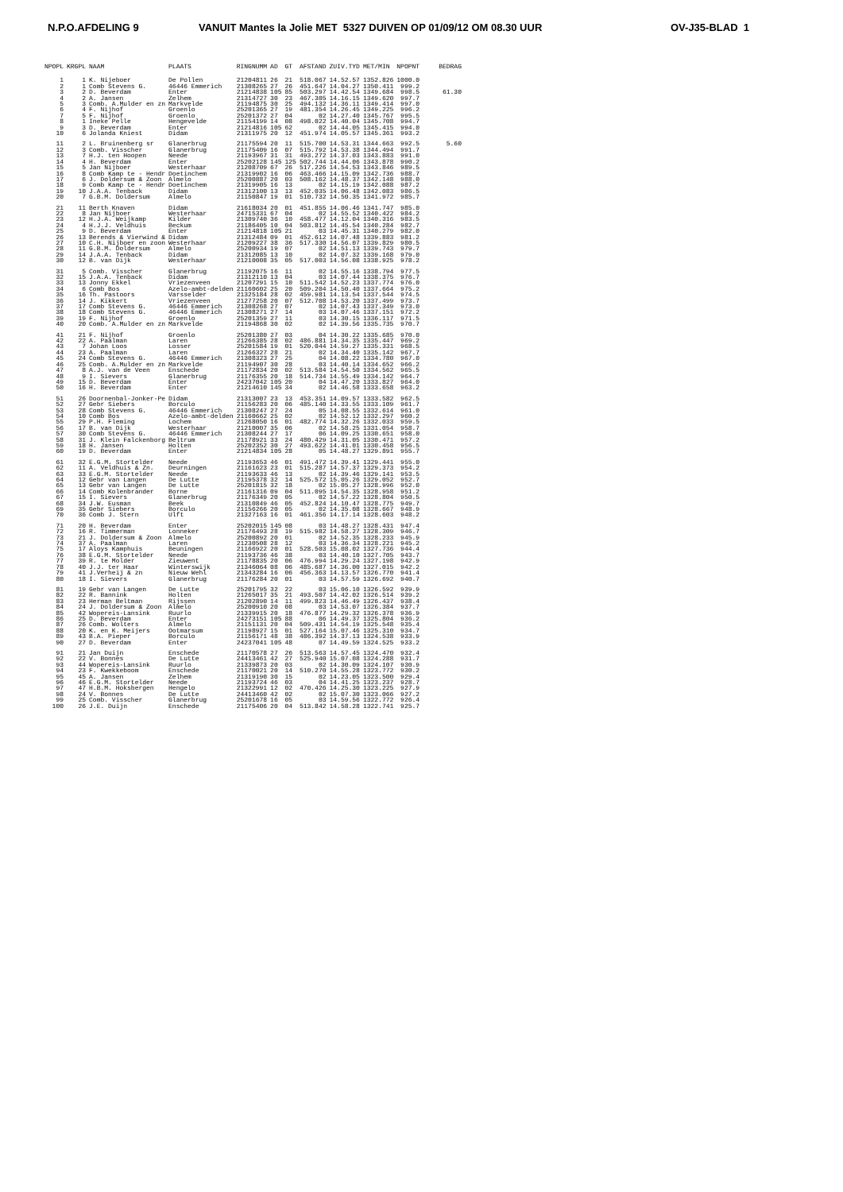N.P.O.AFDELING 9 VANUIT Mantes la Jolie MET 5327 DUIVEN OP 01/09/12 OM 08.30 UUR OV-J35-BLAD 1
| NPOPL | KRGPL | NAAM | PLAATS | RINGNUMM | AD | GT | AFSTAND | ZUIV.TYD | MET/MIN | NPOPNT | BEDRAG |
| --- | --- | --- | --- | --- | --- | --- | --- | --- | --- | --- | --- |
| 1 | 1 | K. Nijeboer | De Pollen | 21204811 | 26 | 21 | 518.067 | 14.52.57 | 1352.826 | 1000.0 | |
| 2 | 1 | Comb Stevens G. | 46446 Emmerich | 21308265 | 27 | 26 | 451.647 | 14.04.27 | 1350.411 | 999.2 | |
| 3 | 2 | D. Beverdam | Enter | 21214838 | 105 | 85 | 503.297 | 14.42.54 | 1349.684 | 998.5 | 61.30 |
| 4 | 2 | A. Jansen | Zelhem | 21314727 | 30 | 23 | 467.305 | 14.16.15 | 1349.620 | 997.7 | |
| 5 | 3 | Comb. A.Mulder en zn | Markvelde | 21194875 | 30 | 25 | 494.132 | 14.36.11 | 1349.414 | 997.0 | |
| 6 | 4 | F. Nijhof | Groenlo | 25201365 | 27 | 19 | 481.354 | 14.26.45 | 1349.225 | 996.2 | |
| 7 | 5 | F. Nijhof | Groenlo | 25201372 | 27 | 04 | 02 | 14.27.40 | 1345.767 | 995.5 | |
| 8 | 1 | Ineke Pelle | Hengevelde | 21154199 | 14 | 08 | 498.022 | 14.40.04 | 1345.708 | 994.7 | |
| 9 | 3 | D. Beverdam | Enter | 21214816 | 105 | 62 | 02 | 14.44.05 | 1345.415 | 994.0 | |
| 10 | 6 | Jolanda Kniest | Didam | 21311975 | 20 | 12 | 451.974 | 14.05.57 | 1345.361 | 993.2 | |
| 11 | 2 | L. Bruinenberg sr | Glanerbrug | 21175594 | 20 | 11 | 515.700 | 14.53.31 | 1344.663 | 992.5 | 5.60 |
| 12 | 3 | Comb. Visscher | Glanerbrug | 21175409 | 16 | 07 | 515.792 | 14.53.38 | 1344.494 | 991.7 | |
| 13 | 7 | H.J. ten Hoopen | Neede | 21193967 | 31 | 31 | 493.272 | 14.37.03 | 1343.883 | 991.0 | |
| 14 | 4 | H. Beverdam | Enter | 25202128 | 145 | 125 | 502.744 | 14.44.06 | 1343.878 | 990.2 | |
| 15 | 5 | Jan Nijboer | Westerhaar | 21208709 | 67 | 26 | 517.226 | 14.54.53 | 1343.846 | 989.5 | |
| 16 | 8 | Comb Kamp te - Hendr | Doetinchem | 21319902 | 16 | 06 | 463.466 | 14.15.09 | 1342.736 | 988.7 | |
| 17 | 6 | J. Doldersum & Zoon | Almelo | 25200887 | 20 | 03 | 508.162 | 14.48.37 | 1342.148 | 988.0 | |
| 18 | 9 | Comb Kamp te - Hendr | Doetinchem | 21319905 | 16 | 13 | 02 | 14.15.19 | 1342.088 | 987.2 | |
| 19 | 10 | J.A.A. Tenback | Didam | 21312100 | 13 | 13 | 452.035 | 14.06.48 | 1342.083 | 986.5 | |
| 20 | 7 | G.B.M. Doldersum | Almelo | 21150847 | 19 | 01 | 510.732 | 14.50.35 | 1341.972 | 985.7 | |
| 21 | 11 | Berth Knaven | Didam | 21618034 | 20 | 01 | 451.855 | 14.06.46 | 1341.747 | 985.0 | |
| 22 | 8 | Jan Nijboer | Westerhaar | 24715331 | 67 | 04 | 02 | 14.55.52 | 1340.422 | 984.2 | |
| 23 | 12 | H.J.A. Weijkamp | Kilder | 21309740 | 36 | 10 | 458.477 | 14.12.04 | 1340.316 | 983.5 | |
| 24 | 4 | H.J.J. Veldhuis | Beckum | 21186405 | 10 | 04 | 503.812 | 14.45.54 | 1340.284 | 982.7 | |
| 25 | 9 | D. Beverdam | Enter | 21214818 | 105 | 21 | 03 | 14.45.31 | 1340.279 | 982.0 | |
| 26 | 13 | Berends & Vierwind & | Didam | 21312484 | 09 | 01 | 452.612 | 14.07.48 | 1339.883 | 981.2 | |
| 27 | 10 | C.H. Nijboer en zoon | Westerhaar | 21209227 | 38 | 36 | 517.330 | 14.56.07 | 1339.829 | 980.5 | |
| 28 | 11 | G.B.M. Doldersum | Almelo | 25200934 | 19 | 07 | 02 | 14.51.13 | 1339.743 | 979.7 | |
| 29 | 14 | J.A.A. Tenback | Didam | 21312085 | 13 | 10 | 02 | 14.07.32 | 1339.168 | 979.0 | |
| 30 | 12 | B. van Dijk | Westerhaar | 21210008 | 35 | 05 | 517.003 | 14.56.08 | 1338.925 | 978.2 | |
| 31 | 5 | Comb. Visscher | Glanerbrug | 21192075 | 16 | 11 | 02 | 14.55.16 | 1338.794 | 977.5 | |
| 32 | 15 | J.A.A. Tenback | Didam | 21312110 | 13 | 04 | 03 | 14.07.44 | 1338.375 | 976.7 | |
| 33 | 13 | Jonny Ekkel | Vriezenveen | 21207291 | 15 | 10 | 511.542 | 14.52.23 | 1337.774 | 976.0 | |
| 34 | 6 | Comb Bos | Azelo-ambt-delden | 21160602 | 25 | 20 | 509.204 | 14.50.40 | 1337.664 | 975.2 | |
| 35 | 16 | Th. Pastoors | Varsselder | 21325184 | 28 | 02 | 459.981 | 14.13.54 | 1337.544 | 974.5 | |
| 36 | 14 | J. Kikkert | Vriezenveen | 21277258 | 20 | 07 | 512.708 | 14.53.20 | 1337.499 | 973.7 | |
| 37 | 17 | Comb Stevens G. | 46446 Emmerich | 21308268 | 27 | 07 | 02 | 14.07.43 | 1337.349 | 973.0 | |
| 38 | 18 | Comb Stevens G. | 46446 Emmerich | 21308271 | 27 | 14 | 03 | 14.07.46 | 1337.151 | 972.2 | |
| 39 | 19 | F. Nijhof | Groenlo | 25201359 | 27 | 11 | 03 | 14.30.15 | 1336.117 | 971.5 | |
| 40 | 20 | Comb. A.Mulder en zn | Markvelde | 21194868 | 30 | 02 | 02 | 14.39.56 | 1335.735 | 970.7 | |
| 41 | 21 | F. Nijhof | Groenlo | 25201380 | 27 | 03 | 04 | 14.30.22 | 1335.685 | 970.0 | |
| 42 | 22 | A. Paalman | Laren | 21266385 | 28 | 02 | 486.881 | 14.34.35 | 1335.447 | 969.2 | |
| 43 | 7 | Johan Loos | Losser | 25201584 | 19 | 01 | 520.044 | 14.59.27 | 1335.331 | 968.5 | |
| 44 | 23 | A. Paalman | Laren | 21266327 | 28 | 21 | 02 | 14.34.40 | 1335.142 | 967.7 | |
| 45 | 24 | Comb Stevens G. | 46446 Emmerich | 21308323 | 27 | 25 | 04 | 14.08.22 | 1334.780 | 967.0 | |
| 46 | 25 | Comb. A.Mulder en zn | Markvelde | 21194907 | 30 | 28 | 03 | 14.40.14 | 1334.652 | 966.2 | |
| 47 | 8 | A.J. van de Veen | Enschede | 21172834 | 20 | 02 | 513.584 | 14.54.50 | 1334.562 | 965.5 | |
| 48 | 9 | I. Sievers | Glanerbrug | 21176355 | 20 | 18 | 514.734 | 14.55.49 | 1334.142 | 964.7 | |
| 49 | 15 | D. Beverdam | Enter | 24237042 | 105 | 20 | 04 | 14.47.20 | 1333.827 | 964.0 | |
| 50 | 16 | H. Beverdam | Enter | 21214610 | 145 | 34 | 02 | 14.46.58 | 1333.658 | 963.2 | |
| 51 | 26 | Doornenbal-Jonker-Pe | Didam | 21313007 | 23 | 13 | 453.351 | 14.09.57 | 1333.582 | 962.5 | |
| 52 | 27 | Gebr Siebers | Borculo | 21156283 | 20 | 06 | 485.140 | 14.33.55 | 1333.109 | 961.7 | |
| 53 | 28 | Comb Stevens G. | 46446 Emmerich | 21308247 | 27 | 24 | 05 | 14.08.55 | 1332.614 | 961.0 | |
| 54 | 10 | Comb Bos | Azelo-ambt-delden | 21160662 | 25 | 02 | 02 | 14.52.12 | 1332.297 | 960.2 | |
| 55 | 29 | P.H. Fleming | Lochem | 21268050 | 16 | 01 | 482.774 | 14.32.26 | 1332.033 | 959.5 | |
| 56 | 17 | B. van Dijk | Westerhaar | 21210007 | 35 | 06 | 02 | 14.58.25 | 1331.054 | 958.7 | |
| 57 | 30 | Comb Stevens G. | 46446 Emmerich | 21308244 | 27 | 17 | 06 | 14.09.25 | 1330.651 | 958.0 | |
| 58 | 31 | J. Klein Falckenborg | Beltrum | 21178921 | 33 | 24 | 480.429 | 14.31.05 | 1330.471 | 957.2 | |
| 59 | 18 | H. Jansen | Holten | 25202352 | 30 | 27 | 493.622 | 14.41.01 | 1330.458 | 956.5 | |
| 60 | 19 | D. Beverdam | Enter | 21214834 | 105 | 28 | 05 | 14.48.27 | 1329.891 | 955.7 | |
| 61 | 32 | E.G.M. Stortelder | Neede | 21193653 | 46 | 01 | 491.472 | 14.39.41 | 1329.441 | 955.0 | |
| 62 | 11 | A. Veldhuis & Zn. | Deurningen | 21161623 | 23 | 01 | 515.287 | 14.57.37 | 1329.373 | 954.2 | |
| 63 | 33 | E.G.M. Stortelder | Neede | 21193633 | 46 | 13 | 02 | 14.39.46 | 1329.141 | 953.5 | |
| 64 | 12 | Gebr van Langen | De Lutte | 21195378 | 32 | 14 | 525.572 | 15.05.26 | 1329.052 | 952.7 | |
| 65 | 13 | Gebr van Langen | De Lutte | 25201815 | 32 | 18 | 02 | 15.05.27 | 1328.996 | 952.0 | |
| 66 | 14 | Comb Kolenbrander | Borne | 21161316 | 09 | 04 | 511.095 | 14.54.35 | 1328.958 | 951.2 | |
| 67 | 15 | I. Sievers | Glanerbrug | 21176349 | 20 | 05 | 02 | 14.57.22 | 1328.804 | 950.5 | |
| 68 | 34 | J.W. Eusman | Beek | 21310849 | 46 | 05 | 452.824 | 14.10.47 | 1328.775 | 949.7 | |
| 69 | 35 | Gebr Siebers | Borculo | 21156266 | 20 | 05 | 02 | 14.35.08 | 1328.667 | 948.9 | |
| 70 | 36 | Comb J. Stern | Ulft | 21327163 | 16 | 01 | 461.356 | 14.17.14 | 1328.603 | 948.2 | |
| 71 | 20 | H. Beverdam | Enter | 25202015 | 145 | 08 | 03 | 14.48.27 | 1328.431 | 947.4 | |
| 72 | 16 | R. Timmerman | Lonneker | 21176493 | 28 | 19 | 515.982 | 14.58.27 | 1328.309 | 946.7 | |
| 73 | 21 | J. Doldersum & Zoon | Almelo | 25200892 | 20 | 01 | 02 | 14.52.35 | 1328.233 | 945.9 | |
| 74 | 37 | A. Paalman | Laren | 21230508 | 28 | 12 | 03 | 14.36.34 | 1328.221 | 945.2 | |
| 75 | 17 | Aloys Kamphuis | Beuningen | 21166922 | 20 | 01 | 528.503 | 15.08.02 | 1327.736 | 944.4 | |
| 76 | 38 | E.G.M. Stortelder | Neede | 21193736 | 46 | 38 | 03 | 14.40.10 | 1327.705 | 943.7 | |
| 77 | 39 | R. te Molder | Zieuwent | 21178835 | 20 | 06 | 476.994 | 14.29.24 | 1327.198 | 942.9 | |
| 78 | 40 | J.J. ter Haar | Winterswijk | 21346064 | 08 | 06 | 485.687 | 14.36.00 | 1327.015 | 942.2 | |
| 79 | 41 | J.Verheij & zn | Nieuw Wehl | 21343284 | 16 | 06 | 456.363 | 14.13.57 | 1326.770 | 941.4 | |
| 80 | 18 | I. Sievers | Glanerbrug | 21176284 | 20 | 01 | 03 | 14.57.59 | 1326.692 | 940.7 | |
| 81 | 19 | Gebr van Langen | De Lutte | 25201795 | 32 | 22 | 03 | 15.06.10 | 1326.592 | 939.9 | |
| 82 | 22 | R. Bannink | Holten | 21265017 | 35 | 21 | 493.507 | 14.42.02 | 1326.514 | 939.2 | |
| 83 | 23 | Herman Beltman | Rijssen | 21202890 | 14 | 11 | 499.823 | 14.46.49 | 1326.437 | 938.4 | |
| 84 | 24 | J. Doldersum & Zoon | Almelo | 25200910 | 20 | 08 | 03 | 14.53.07 | 1326.384 | 937.7 | |
| 85 | 42 | Wopereis-Lansink | Ruurlo | 21339915 | 20 | 18 | 476.877 | 14.29.32 | 1326.378 | 936.9 | |
| 86 | 25 | D. Beverdam | Enter | 24273151 | 105 | 88 | 06 | 14.49.37 | 1325.804 | 936.2 | |
| 87 | 26 | Comb. Wolters | Almelo | 21151131 | 20 | 04 | 509.431 | 14.54.19 | 1325.548 | 935.4 | |
| 88 | 20 | K. en K. Meijers | Ootmarsum | 21198927 | 15 | 01 | 527.164 | 15.07.46 | 1325.310 | 934.7 | |
| 89 | 43 | B.A. Pieper | Borculo | 21156171 | 48 | 38 | 486.392 | 14.37.13 | 1324.538 | 933.9 | |
| 90 | 27 | D. Beverdam | Enter | 24237041 | 105 | 48 | 07 | 14.49.59 | 1324.525 | 933.2 | |
| 91 | 21 | Jan Duijn | Enschede | 21170578 | 27 | 26 | 513.563 | 14.57.45 | 1324.470 | 932.4 | |
| 92 | 22 | V. Bonnes | De Lutte | 24413461 | 42 | 27 | 525.940 | 15.07.08 | 1324.288 | 931.7 | |
| 93 | 44 | Wopereis-Lansink | Ruurlo | 21339873 | 20 | 03 | 02 | 14.30.09 | 1324.107 | 930.9 | |
| 94 | 23 | F. Kwekkeboom | Enschede | 21170021 | 20 | 14 | 510.270 | 14.55.28 | 1323.772 | 930.2 | |
| 95 | 45 | A. Jansen | Zelhem | 21319190 | 30 | 15 | 02 | 14.23.05 | 1323.500 | 929.4 | |
| 96 | 46 | E.G.M. Stortelder | Neede | 21193724 | 46 | 03 | 04 | 14.41.25 | 1323.237 | 928.7 | |
| 97 | 47 | H.B.M. Hoksbergen | Hengelo | 21322991 | 12 | 02 | 470.426 | 14.25.30 | 1323.225 | 927.9 | |
| 98 | 24 | V. Bonnes | De Lutte | 24413460 | 42 | 02 | 02 | 15.07.30 | 1323.066 | 927.2 | |
| 99 | 25 | Comb. Visscher | Glanerbrug | 25201678 | 16 | 05 | 03 | 14.59.56 | 1322.772 | 926.4 | |
| 100 | 26 | J.E. Duijn | Enschede | 21175406 | 20 | 04 | 513.842 | 14.58.28 | 1322.741 | 925.7 | |